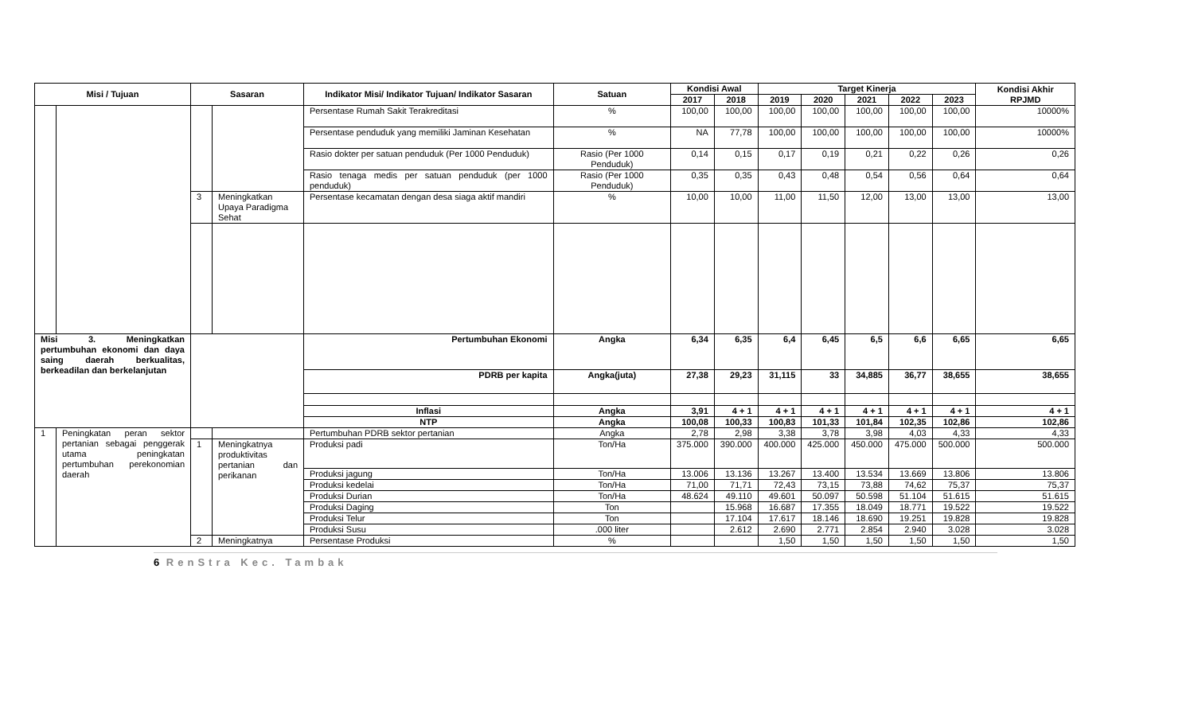| Misi / Tujuan | | Sasaran | | Indikator Misi/ Indikator Tujuan/ Indikator Sasaran | Satuan | Kondisi Awal | | Target Kinerja | | | | | Kondisi Akhir RPJMD |
| --- | --- | --- | --- | --- | --- | --- | --- | --- | --- | --- | --- | --- | --- |
| | | | | | | 2017 | 2018 | 2019 | 2020 | 2021 | 2022 | 2023 | |
| | | | | Persentase Rumah Sakit Terakreditasi | % | 100,00 | 100,00 | 100,00 | 100,00 | 100,00 | 100,00 | 100,00 | 10000% |
| | | | | Persentase penduduk yang memiliki Jaminan Kesehatan | % | NA | 77,78 | 100,00 | 100,00 | 100,00 | 100,00 | 100,00 | 10000% |
| | | | | Rasio dokter per satuan penduduk (Per 1000 Penduduk) | Rasio (Per 1000 Penduduk) | 0,14 | 0,15 | 0,17 | 0,19 | 0,21 | 0,22 | 0,26 | 0,26 |
| | | | | Rasio tenaga medis per satuan penduduk (per 1000 penduduk) | Rasio (Per 1000 Penduduk) | 0,35 | 0,35 | 0,43 | 0,48 | 0,54 | 0,56 | 0,64 | 0,64 |
| | | 3 | Meningkatkan Upaya Paradigma Sehat | Persentase kecamatan dengan desa siaga aktif mandiri | % | 10,00 | 10,00 | 11,00 | 11,50 | 12,00 | 13,00 | 13,00 | 13,00 |
| Misi 3. Meningkatkan pertumbuhan ekonomi dan daya saing daerah berkualitas, berkeadilan dan berkelanjutan | | | | Pertumbuhan Ekonomi | Angka | 6,34 | 6,35 | 6,4 | 6,45 | 6,5 | 6,6 | 6,65 | 6,65 |
| | | | | PDRB per kapita | Angka(juta) | 27,38 | 29,23 | 31,115 | 33 | 34,885 | 36,77 | 38,655 | 38,655 |
| | | | | Inflasi | Angka | 3,91 | 4 + 1 | 4 + 1 | 4 + 1 | 4 + 1 | 4 + 1 | 4 + 1 | 4 + 1 |
| | | | | NTP | Angka | 100,08 | 100,33 | 100,83 | 101,33 | 101,84 | 102,35 | 102,86 | 102,86 |
| 1 | Peningkatan peran sektor pertanian sebagai penggerak utama peningkatan pertumbuhan perekonomian daerah | | | Pertumbuhan PDRB sektor pertanian | Angka | 2,78 | 2,98 | 3,38 | 3,78 | 3,98 | 4,03 | 4,33 | 4,33 |
| | | 1 | Meningkatnya produktivitas pertanian dan perikanan | Produksi padi | Ton/Ha | 375.000 | 390.000 | 400.000 | 425.000 | 450.000 | 475.000 | 500.000 | 500.000 |
| | | | | Produksi jagung | Ton/Ha | 13.006 | 13.136 | 13.267 | 13.400 | 13.534 | 13.669 | 13.806 | 13.806 |
| | | | | Produksi kedelai | Ton/Ha | 71,00 | 71,71 | 72,43 | 73,15 | 73,88 | 74,62 | 75,37 | 75,37 |
| | | | | Produksi Durian | Ton/Ha | 48.624 | 49.110 | 49.601 | 50.097 | 50.598 | 51.104 | 51.615 | 51.615 |
| | | | | Produksi Daging | Ton | | 15.968 | 16.687 | 17.355 | 18.049 | 18.771 | 19.522 | 19.522 |
| | | | | Produksi Telur | Ton | | 17.104 | 17.617 | 18.146 | 18.690 | 19.251 | 19.828 | 19.828 |
| | | | | Produksi Susu | .000 liter | | 2.612 | 2.690 | 2.771 | 2.854 | 2.940 | 3.028 | 3.028 |
| | | 2 | Meningkatnya | Persentase Produksi | % | | | 1,50 | 1,50 | 1,50 | 1,50 | 1,50 | 1,50 |
6 RenStra Kec. Tambak